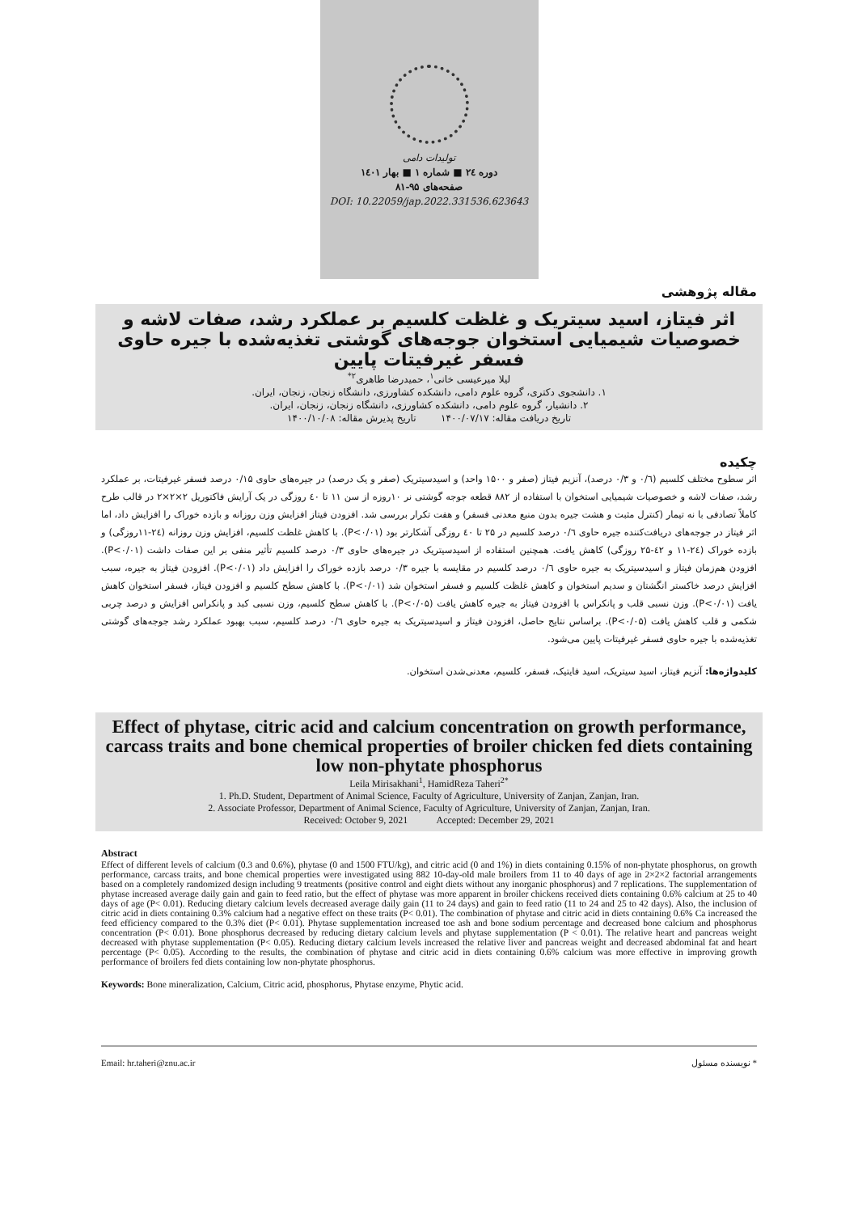تولیدات دامی
دوره ۲٤ ■ شماره ۱ ■ بهار ۱٤۰۱
صفحه‌های ۹۵-۸۱
DOI: 10.22059/jap.2022.331536.623643
مقاله پژوهشی
اثر فیتاز، اسید سیتریک و غلظت کلسیم بر عملکرد رشد، صفات لاشه و خصوصیات شیمیایی استخوان جوجه‌های گوشتی تغذیه‌شده با جیره حاوی فسفر غیرفیتات پایین
لیلا میرعیسی خانی<sup>۱</sup>، حمیدرضا طاهری<sup>۲*</sup>
۱. دانشجوی دکتری، گروه علوم دامی، دانشکده کشاورزی، دانشگاه زنجان، زنجان، ایران.
۲. دانشیار، گروه علوم دامی، دانشکده کشاورزی، دانشگاه زنجان، زنجان، ایران.
تاریخ دریافت مقاله: ۱۴۰۰/۰۷/۱۷ تاریخ پذیرش مقاله: ۱۴۰۰/۱۰/۰۸
چکیده
اثر سطوح مختلف کلسیم (۰/٦ و ۰/۳ درصد)، آنزیم فیتاز (صفر و ۱۵۰۰ واحد) و اسیدسیتریک (صفر و یک درصد) در جیره‌های حاوی ۰/۱۵ درصد فسفر غیرفیتات، بر عملکرد رشد، صفات لاشه و خصوصیات شیمیایی استخوان با استفاده از ۸۸۲ قطعه جوجه گوشتی نر ۱۰روزه از سن ۱۱ تا ٤۰ روزگی در یک آرایش فاکتوریل ۲×۲×۲ در قالب طرح کاملاً تصادفی با نه تیمار (کنترل مثبت و هشت جیره بدون منبع معدنی فسفر) و هفت تکرار بررسی شد. افزودن فیتاز افزایش وزن روزانه و بازده خوراک را افزایش داد، اما اثر فیتاز در جوجه‌های دریافت‌کننده جیره حاوی ۰/٦ درصد کلسیم در ۲۵ تا ٤۰ روزگی آشکارتر بود (P<۰/۰۱). با کاهش غلظت کلسیم، افزایش وزن روزانه (۲٤-۱۱روزگی) و بازده خوراک (۲٤-۱۱ و ٤۲-۲۵ روزگی) کاهش یافت. همچنین استفاده از اسیدسیتریک در جیره‌های حاوی ۰/۳ درصد کلسیم تأثیر منفی بر این صفات داشت (P<۰/۰۱). افزودن هم‌زمان فیتاز و اسیدسیتریک به جیره حاوی ۰/٦ درصد کلسیم در مقایسه با جیره ۰/۳ درصد بازده خوراک را افزایش داد (P<۰/۰۱). افزودن فیتاز به جیره، سبب افزایش درصد خاکستر انگشتان و سدیم استخوان و کاهش غلظت کلسیم و فسفر استخوان شد (P<۰/۰۱). با کاهش سطح کلسیم و افزودن فیتاز، فسفر استخوان کاهش یافت (P<۰/۰۱). وزن نسبی قلب و پانکراس با افزودن فیتاز به جیره کاهش یافت (P<۰/۰۵). با کاهش سطح کلسیم، وزن نسبی کبد و پانکراس افزایش و درصد چربی شکمی و قلب کاهش یافت (P<۰/۰۵). براساس نتایج حاصل، افزودن فیتاز و اسیدسیتریک به جیره حاوی ۰/٦ درصد کلسیم، سبب بهبود عملکرد رشد جوجه‌های گوشتی تغذیه‌شده با جیره حاوی فسفر غیرفیتات پایین می‌شود.
کلیدواژه‌ها: آنزیم فیتاز، اسید سیتریک، اسید فایتیک، فسفر، کلسیم، معدنی‌شدن استخوان.
Effect of phytase, citric acid and calcium concentration on growth performance, carcass traits and bone chemical properties of broiler chicken fed diets containing low non-phytate phosphorus
Leila Mirisakhani<sup>1</sup>, HamidReza Taheri<sup>2*</sup>
1. Ph.D. Student, Department of Animal Science, Faculty of Agriculture, University of Zanjan, Zanjan, Iran.
2. Associate Professor, Department of Animal Science, Faculty of Agriculture, University of Zanjan, Zanjan, Iran.
Received: October 9, 2021 Accepted: December 29, 2021
Abstract
Effect of different levels of calcium (0.3 and 0.6%), phytase (0 and 1500 FTU/kg), and citric acid (0 and 1%) in diets containing 0.15% of non-phytate phosphorus, on growth performance, carcass traits, and bone chemical properties were investigated using 882 10-day-old male broilers from 11 to 40 days of age in 2×2×2 factorial arrangements based on a completely randomized design including 9 treatments (positive control and eight diets without any inorganic phosphorus) and 7 replications. The supplementation of phytase increased average daily gain and gain to feed ratio, but the effect of phytase was more apparent in broiler chickens received diets containing 0.6% calcium at 25 to 40 days of age (P< 0.01). Reducing dietary calcium levels decreased average daily gain (11 to 24 days) and gain to feed ratio (11 to 24 and 25 to 42 days). Also, the inclusion of citric acid in diets containing 0.3% calcium had a negative effect on these traits (P< 0.01). The combination of phytase and citric acid in diets containing 0.6% Ca increased the feed efficiency compared to the 0.3% diet (P< 0.01). Phytase supplementation increased toe ash and bone sodium percentage and decreased bone calcium and phosphorus concentration (P< 0.01). Bone phosphorus decreased by reducing dietary calcium levels and phytase supplementation (P < 0.01). The relative heart and pancreas weight decreased with phytase supplementation (P< 0.05). Reducing dietary calcium levels increased the relative liver and pancreas weight and decreased abdominal fat and heart percentage (P< 0.05). According to the results, the combination of phytase and citric acid in diets containing 0.6% calcium was more effective in improving growth performance of broilers fed diets containing low non-phytate phosphorus.
Keywords: Bone mineralization, Calcium, Citric acid, phosphorus, Phytase enzyme, Phytic acid.
Email: hr.taheri@znu.ac.ir * نویسنده مسئول